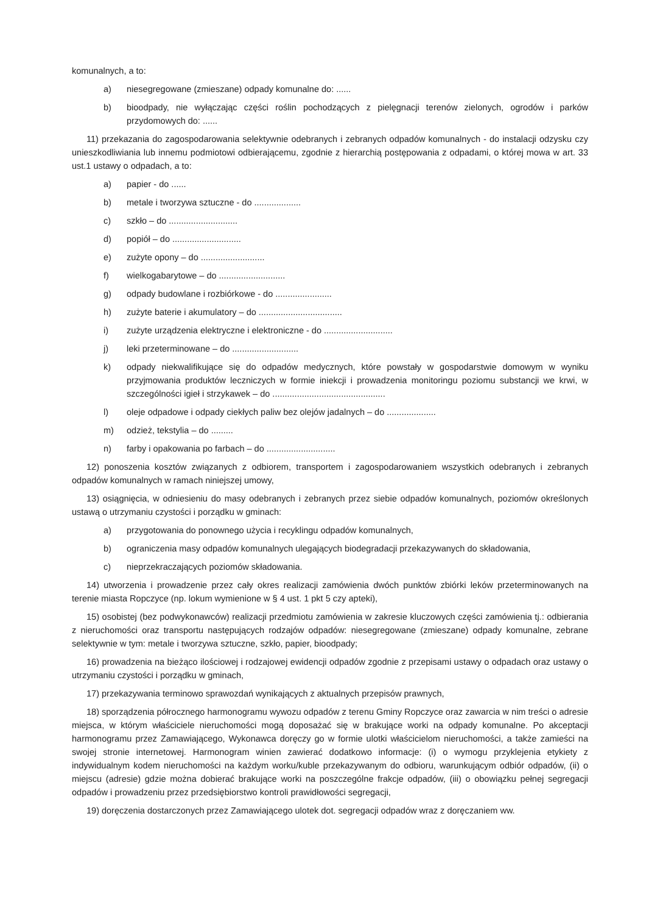komunalnych, a to:
a) niesegregowane (zmieszane) odpady komunalne do: ......
b) bioodpady, nie wyłączając części roślin pochodzących z pielęgnacji terenów zielonych, ogrodów i parków przydomowych do: ......
11) przekazania do zagospodarowania selektywnie odebranych i zebranych odpadów komunalnych - do instalacji odzysku czy unieszkodliwiania lub innemu podmiotowi odbierającemu, zgodnie z hierarchią postępowania z odpadami, o której mowa w art. 33 ust.1 ustawy o odpadach, a to:
a) papier - do ......
b) metale i tworzywa sztuczne - do ...................
c) szkło – do ............................
d) popiół – do ............................
e) zużyte opony – do ..........................
f) wielkogabarytowe – do ...........................
g) odpady budowlane i rozbiórkowe - do .......................
h) zużyte baterie i akumulatory – do ..................................
i) zużyte urządzenia elektryczne i elektroniczne - do ............................
j) leki przeterminowane – do ...........................
k) odpady niekwalifikujące się do odpadów medycznych, które powstały w gospodarstwie domowym w wyniku przyjmowania produktów leczniczych w formie iniekcji i prowadzenia monitoringu poziomu substancji we krwi, w szczególności igieł i strzykawek – do ..............................................
l) oleje odpadowe i odpady ciekłych paliw bez olejów jadalnych – do ....................
m) odzież, tekstylia – do .........
n) farby i opakowania po farbach – do ............................
12) ponoszenia kosztów związanych z odbiorem, transportem i zagospodarowaniem wszystkich odebranych i zebranych odpadów komunalnych w ramach niniejszej umowy,
13) osiągnięcia, w odniesieniu do masy odebranych i zebranych przez siebie odpadów komunalnych, poziomów określonych ustawą o utrzymaniu czystości i porządku w gminach:
a) przygotowania do ponownego użycia i recyklingu odpadów komunalnych,
b) ograniczenia masy odpadów komunalnych ulegających biodegradacji przekazywanych do składowania,
c) nieprzekraczających poziomów składowania.
14) utworzenia i prowadzenie przez cały okres realizacji zamówienia dwóch punktów zbiórki leków przeterminowanych na terenie miasta Ropczyce (np. lokum wymienione w § 4 ust. 1 pkt 5 czy apteki),
15) osobistej (bez podwykonawców) realizacji przedmiotu zamówienia w zakresie kluczowych części zamówienia tj.: odbierania z nieruchomości oraz transportu następujących rodzajów odpadów: niesegregowane (zmieszane) odpady komunalne, zebrane selektywnie w tym: metale i tworzywa sztuczne, szkło, papier, bioodpady;
16) prowadzenia na bieżąco ilościowej i rodzajowej ewidencji odpadów zgodnie z przepisami ustawy o odpadach oraz ustawy o utrzymaniu czystości i porządku w gminach,
17) przekazywania terminowo sprawozdań wynikających z aktualnych przepisów prawnych,
18) sporządzenia półrocznego harmonogramu wywozu odpadów z terenu Gminy Ropczyce oraz zawarcia w nim treści o adresie miejsca, w którym właściciele nieruchomości mogą doposażać się w brakujące worki na odpady komunalne. Po akceptacji harmonogramu przez Zamawiającego, Wykonawca doręczy go w formie ulotki właścicielom nieruchomości, a także zamieści na swojej stronie internetowej. Harmonogram winien zawierać dodatkowo informacje: (i) o wymogu przyklejenia etykiety z indywidualnym kodem nieruchomości na każdym worku/kuble przekazywanym do odbioru, warunkującym odbiór odpadów, (ii) o miejscu (adresie) gdzie można dobierać brakujące worki na poszczególne frakcje odpadów, (iii) o obowiązku pełnej segregacji odpadów i prowadzeniu przez przedsiębiorstwo kontroli prawidłowości segregacji,
19) doręczenia dostarczonych przez Zamawiającego ulotek dot. segregacji odpadów wraz z doręczaniem ww.